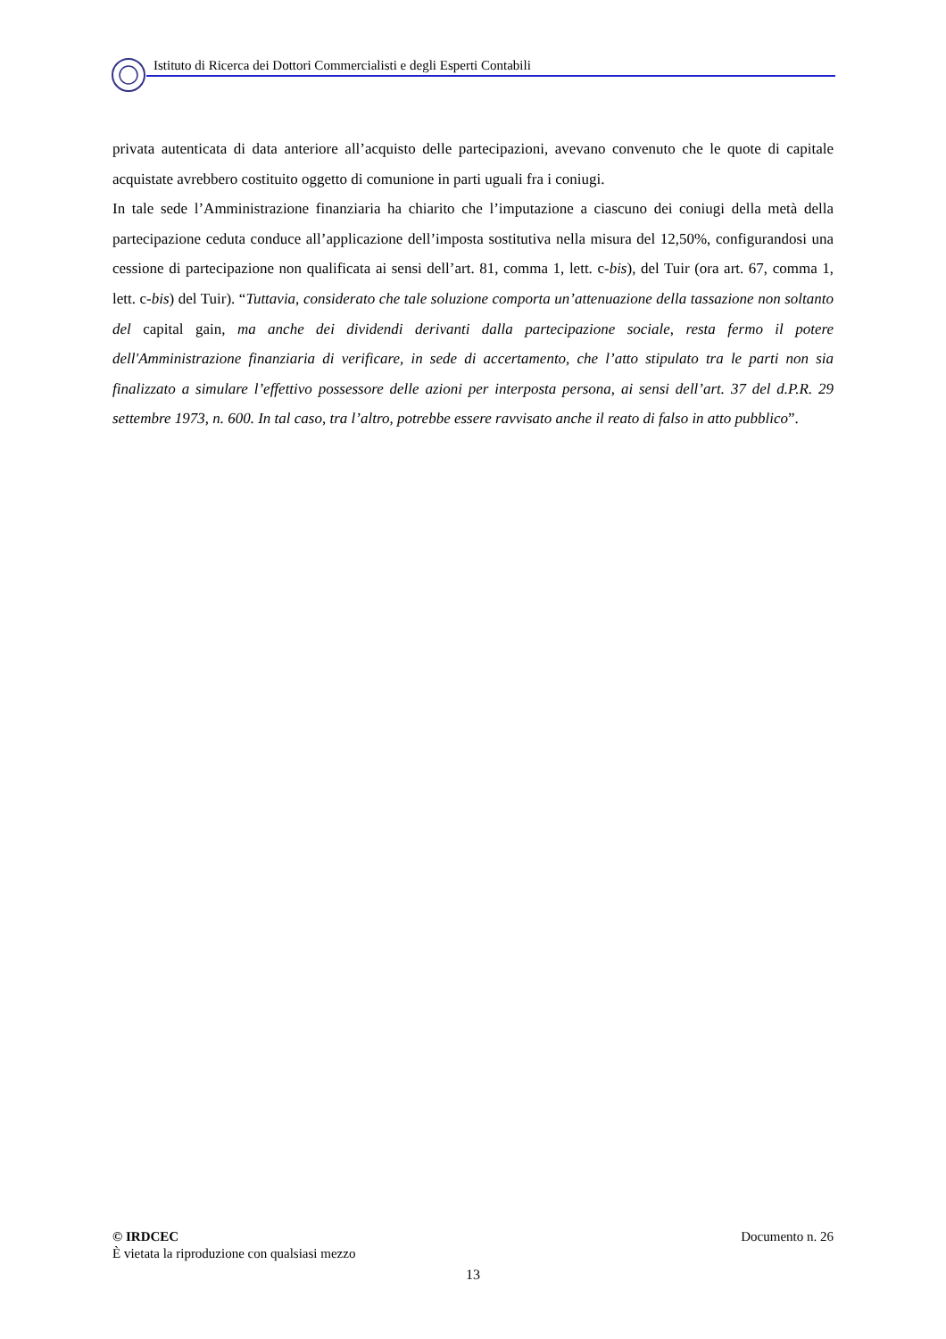Istituto di Ricerca dei Dottori Commercialisti e degli Esperti Contabili
privata autenticata di data anteriore all’acquisto delle partecipazioni, avevano convenuto che le quote di capitale acquistate avrebbero costituito oggetto di comunione in parti uguali fra i coniugi.
In tale sede l’Amministrazione finanziaria ha chiarito che l’imputazione a ciascuno dei coniugi della metà della partecipazione ceduta conduce all’applicazione dell’imposta sostitutiva nella misura del 12,50%, configurandosi una cessione di partecipazione non qualificata ai sensi dell’art. 81, comma 1, lett. c-bis), del Tuir (ora art. 67, comma 1, lett. c-bis) del Tuir). “Tuttavia, considerato che tale soluzione comporta un’attenuazione della tassazione non soltanto del capital gain, ma anche dei dividendi derivanti dalla partecipazione sociale, resta fermo il potere dell'Amministrazione finanziaria di verificare, in sede di accertamento, che l’atto stipulato tra le parti non sia finalizzato a simulare l’effettivo possessore delle azioni per interposta persona, ai sensi dell’art. 37 del d.P.R. 29 settembre 1973, n. 600. In tal caso, tra l’altro, potrebbe essere ravvisato anche il reato di falso in atto pubblico”.
© IRDCEC Documento n. 26
È vietata la riproduzione con qualsiasi mezzo
13